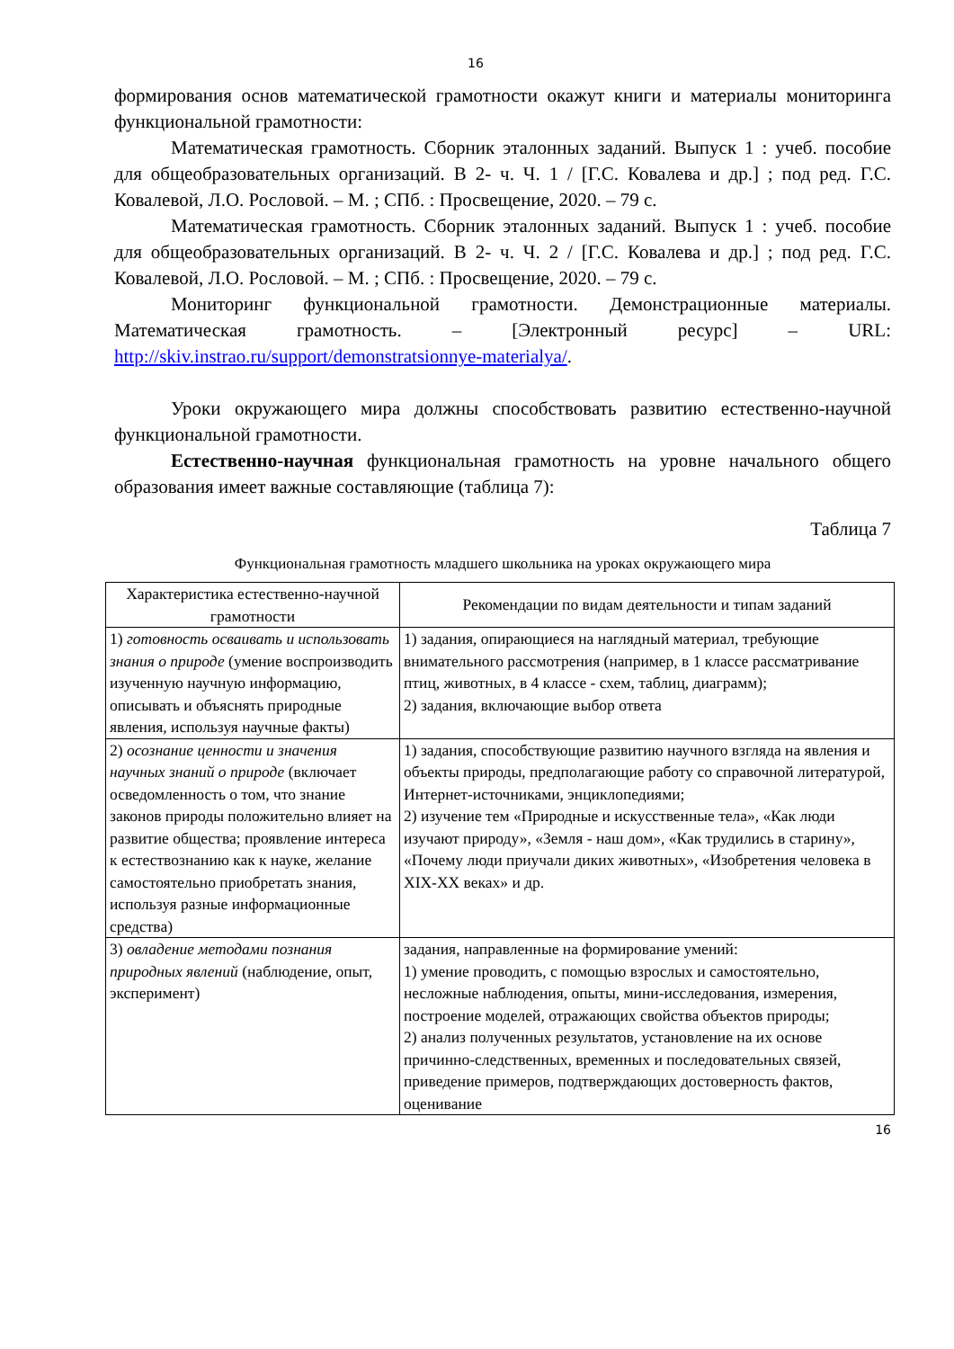16
формирования основ математической грамотности окажут книги и материалы мониторинга функциональной грамотности:
Математическая грамотность. Сборник эталонных заданий. Выпуск 1 : учеб. пособие для общеобразовательных организаций. В 2- ч. Ч. 1 / [Г.С. Ковалева и др.] ; под ред. Г.С. Ковалевой, Л.О. Рословой. – М. ; СПб. : Просвещение, 2020. – 79 с.
Математическая грамотность. Сборник эталонных заданий. Выпуск 1 : учеб. пособие для общеобразовательных организаций. В 2- ч. Ч. 2 / [Г.С. Ковалева и др.] ; под ред. Г.С. Ковалевой, Л.О. Рословой. – М. ; СПб. : Просвещение, 2020. – 79 с.
Мониторинг функциональной грамотности. Демонстрационные материалы. Математическая грамотность. – [Электронный ресурс] – URL: http://skiv.instrao.ru/support/demonstratsionnye-materialya/.
Уроки окружающего мира должны способствовать развитию естественно-научной функциональной грамотности.
Естественно-научная функциональная грамотность на уровне начального общего образования имеет важные составляющие (таблица 7):
Таблица 7
Функциональная грамотность младшего школьника на уроках окружающего мира
| Характеристика естественно-научной грамотности | Рекомендации по видам деятельности и типам заданий |
| --- | --- |
| 1) готовность осваивать и использовать знания о природе (умение воспроизводить изученную научную информацию, описывать и объяснять природные явления, используя научные факты) | 1) задания, опирающиеся на наглядный материал, требующие внимательного рассмотрения (например, в 1 классе рассматривание птиц, животных, в 4 классе - схем, таблиц, диаграмм); 2) задания, включающие выбор ответа |
| 2) осознание ценности и значения научных знаний о природе (включает осведомленность о том, что знание законов природы положительно влияет на развитие общества; проявление интереса к естествознанию как к науке, желание самостоятельно приобретать знания, используя разные информационные средства) | 1) задания, способствующие развитию научного взгляда на явления и объекты природы, предполагающие работу со справочной литературой, Интернет-источниками, энциклопедиями; 2) изучение тем «Природные и искусственные тела», «Как люди изучают природу», «Земля - наш дом», «Как трудились в старину», «Почему люди приучали диких животных», «Изобретения человека в XIX-XX веках» и др. |
| 3) овладение методами познания природных явлений (наблюдение, опыт, эксперимент) | задания, направленные на формирование умений: 1) умение проводить, с помощью взрослых и самостоятельно, несложные наблюдения, опыты, мини-исследования, измерения, построение моделей, отражающих свойства объектов природы; 2) анализ полученных результатов, установление на их основе причинно-следственных, временных и последовательных связей, приведение примеров, подтверждающих достоверность фактов, оценивание |
16